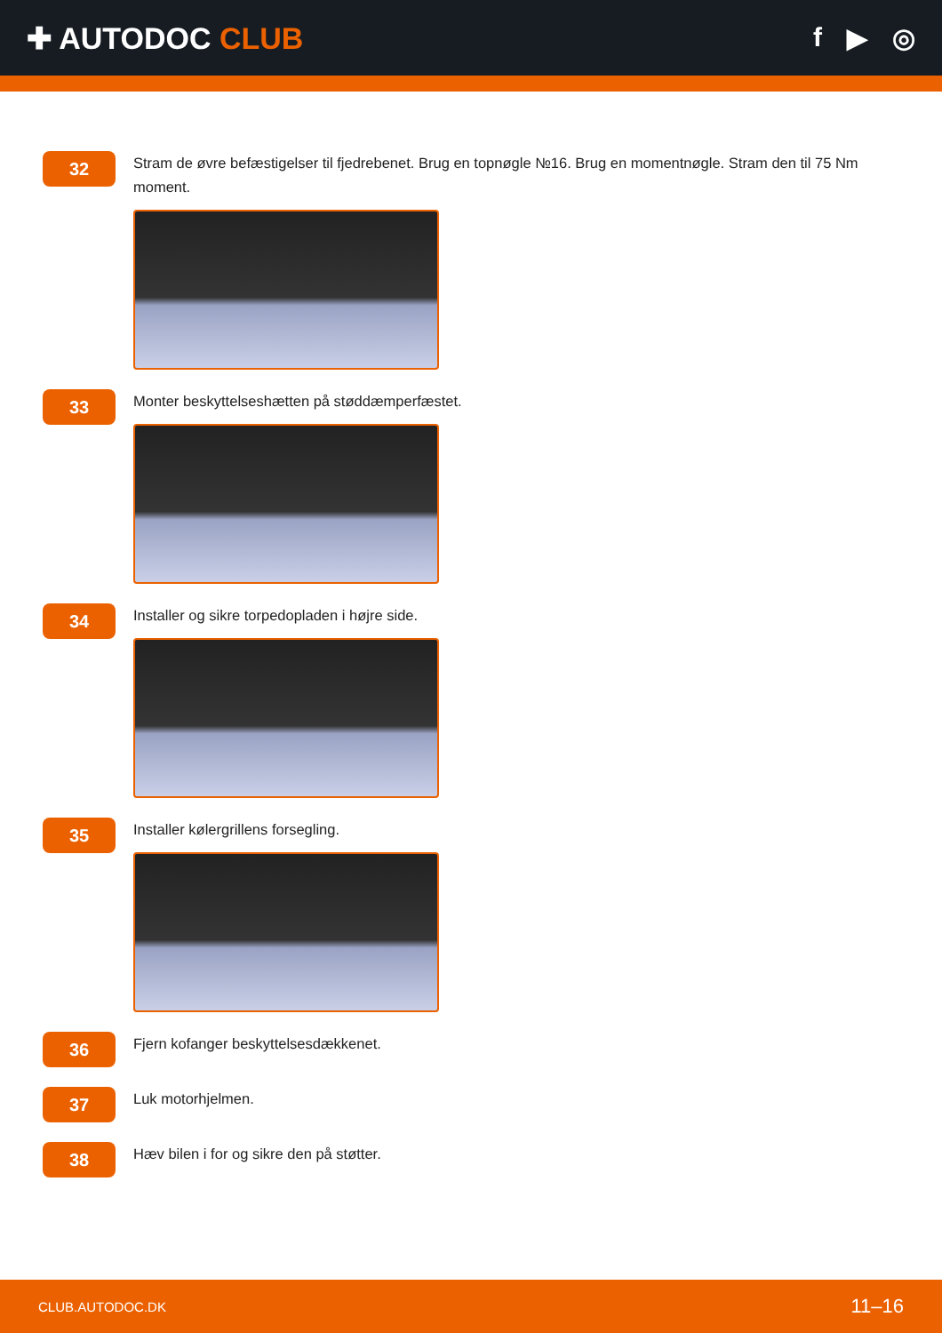✚ AUTODOC CLUB f ▶ ◎
32
Stram de øvre befæstigelser til fjedrebenet. Brug en topnøgle №16. Brug en momentnøgle. Stram den til 75 Nm moment.
33
Monter beskyttelseshætten på støddæmperfæstet.
34
Installer og sikre torpedopladen i højre side.
35
Installer kølergrillens forsegling.
36
Fjern kofanger beskyttelsesdækkenet.
37
Luk motorhjelmen.
38
Hæv bilen i for og sikre den på støtter.
CLUB.AUTODOC.DK 11–16